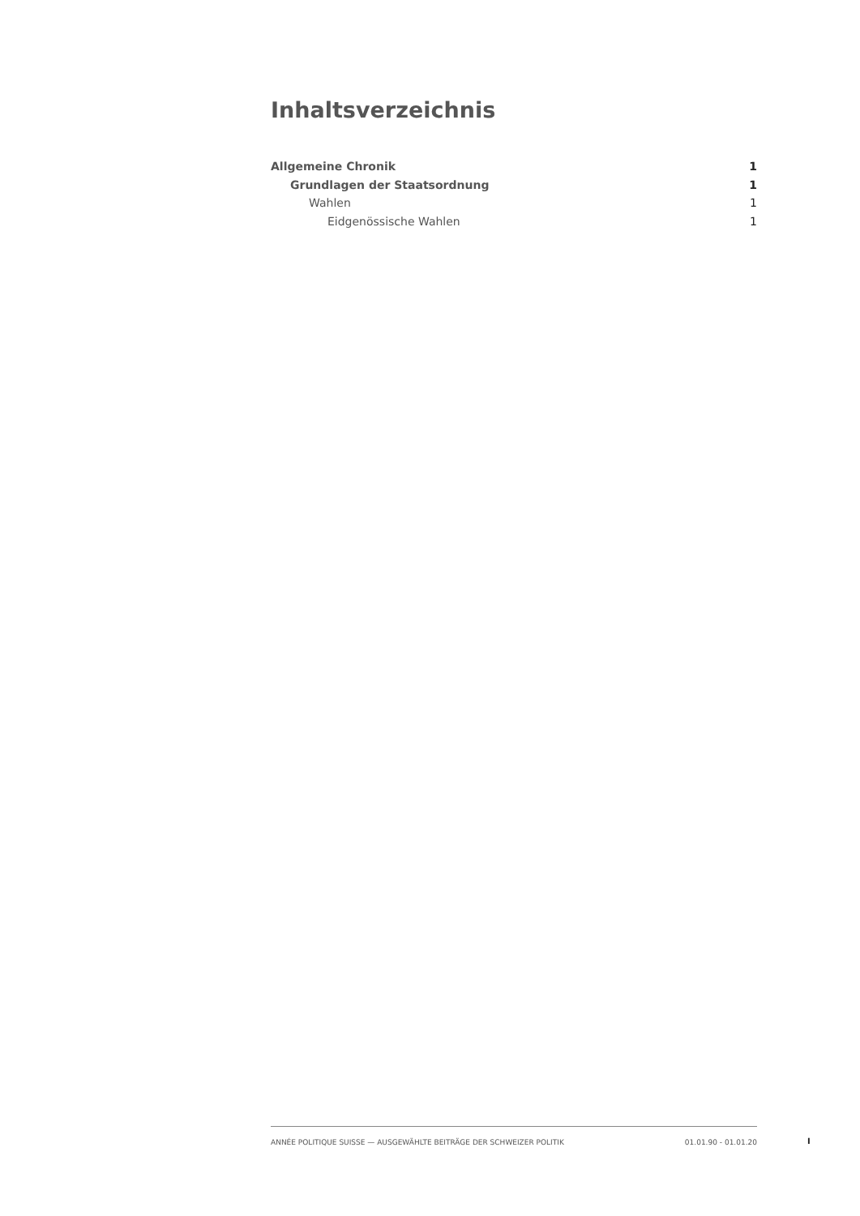Inhaltsverzeichnis
Allgemeine Chronik 1
Grundlagen der Staatsordnung 1
Wahlen 1
Eidgenössische Wahlen 1
ANNÉE POLITIQUE SUISSE — AUSGEWÄHLTE BEITRÄGE DER SCHWEIZER POLITIK 01.01.90 - 01.01.20
I